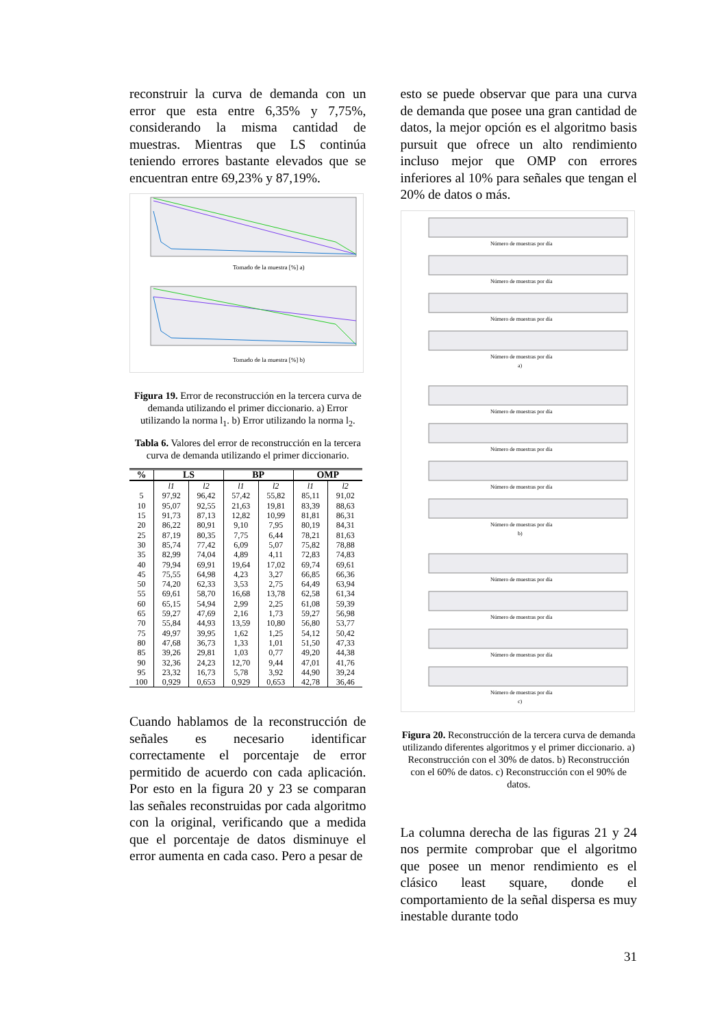reconstruir la curva de demanda con un error que esta entre 6,35% y 7,75%, considerando la misma cantidad de muestras. Mientras que LS continúa teniendo errores bastante elevados que se encuentran entre 69,23% y 87,19%.
Tomado de la muestra [%] a)
Tomado de la muestra [%] b)
Figura 19. Error de reconstrucción en la tercera curva de demanda utilizando el primer diccionario. a) Error utilizando la norma l<sub>1</sub>. b) Error utilizando la norma l<sub>2</sub>.
Tabla 6. Valores del error de reconstrucción en la tercera curva de demanda utilizando el primer diccionario.
| % | LS | | BP | | OMP | |
| --- | --- | --- | --- | --- | --- | --- |
| | l1 | l2 | l1 | l2 | l1 | l2 |
| 5 | 97,92 | 96,42 | 57,42 | 55,82 | 85,11 | 91,02 |
| 10 | 95,07 | 92,55 | 21,63 | 19,81 | 83,39 | 88,63 |
| 15 | 91,73 | 87,13 | 12,82 | 10,99 | 81,81 | 86,31 |
| 20 | 86,22 | 80,91 | 9,10 | 7,95 | 80,19 | 84,31 |
| 25 | 87,19 | 80,35 | 7,75 | 6,44 | 78,21 | 81,63 |
| 30 | 85,74 | 77,42 | 6,09 | 5,07 | 75,82 | 78,88 |
| 35 | 82,99 | 74,04 | 4,89 | 4,11 | 72,83 | 74,83 |
| 40 | 79,94 | 69,91 | 19,64 | 17,02 | 69,74 | 69,61 |
| 45 | 75,55 | 64,98 | 4,23 | 3,27 | 66,85 | 66,36 |
| 50 | 74,20 | 62,33 | 3,53 | 2,75 | 64,49 | 63,94 |
| 55 | 69,61 | 58,70 | 16,68 | 13,78 | 62,58 | 61,34 |
| 60 | 65,15 | 54,94 | 2,99 | 2,25 | 61,08 | 59,39 |
| 65 | 59,27 | 47,69 | 2,16 | 1,73 | 59,27 | 56,98 |
| 70 | 55,84 | 44,93 | 13,59 | 10,80 | 56,80 | 53,77 |
| 75 | 49,97 | 39,95 | 1,62 | 1,25 | 54,12 | 50,42 |
| 80 | 47,68 | 36,73 | 1,33 | 1,01 | 51,50 | 47,33 |
| 85 | 39,26 | 29,81 | 1,03 | 0,77 | 49,20 | 44,38 |
| 90 | 32,36 | 24,23 | 12,70 | 9,44 | 47,01 | 41,76 |
| 95 | 23,32 | 16,73 | 5,78 | 3,92 | 44,90 | 39,24 |
| 100 | 0,929 | 0,653 | 0,929 | 0,653 | 42,78 | 36,46 |
Cuando hablamos de la reconstrucción de señales es necesario identificar correctamente el porcentaje de error permitido de acuerdo con cada aplicación. Por esto en la figura 20 y 23 se comparan las señales reconstruidas por cada algoritmo con la original, verificando que a medida que el porcentaje de datos disminuye el error aumenta en cada caso. Pero a pesar de
esto se puede observar que para una curva de demanda que posee una gran cantidad de datos, la mejor opción es el algoritmo basis pursuit que ofrece un alto rendimiento incluso mejor que OMP con errores inferiores al 10% para señales que tengan el 20% de datos o más.
Número de muestras por día
Número de muestras por día
Número de muestras por día
Número de muestras por día
a)
Número de muestras por día
Número de muestras por día
Número de muestras por día
Número de muestras por día
b)
Número de muestras por día
Número de muestras por día
Número de muestras por día
Número de muestras por día
c)
Figura 20. Reconstrucción de la tercera curva de demanda utilizando diferentes algoritmos y el primer diccionario. a) Reconstrucción con el 30% de datos. b) Reconstrucción con el 60% de datos. c) Reconstrucción con el 90% de datos.
La columna derecha de las figuras 21 y 24 nos permite comprobar que el algoritmo que posee un menor rendimiento es el clásico least square, donde el comportamiento de la señal dispersa es muy inestable durante todo
31